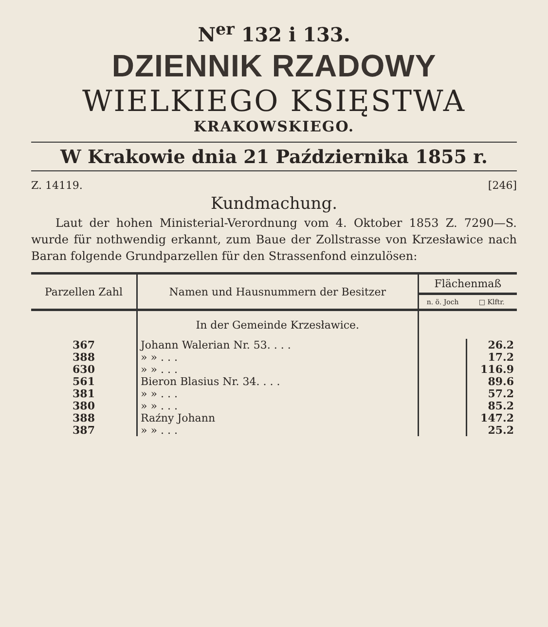N<sup>er</sup> 132 i 133.
DZIENNIK RZADOWY
WIELKIEGO KSIĘSTWA
KRAKOWSKIEGO.
W Krakowie dnia 21 Października 1855 r.
Z. 14119. [246]
Kundmachung.
Laut der hohen Ministerial-Verordnung vom 4. Oktober 1853 Z. 7290—S. wurde für nothwendig erkannt, zum Baue der Zollstrasse von Krzesławice nach Baran folgende Grundparzellen für den Strassenfond einzulösen:
| Parzellen Zahl | Namen und Hausnummern der Besitzer | Flächenmaß | |
| --- | --- | --- | --- |
| | | n. ö. Joch | □ Klftr. |
| | In der Gemeinde Krzesławice. | | |
| 367 | Johann Walerian Nr. 53. . . . | | 26.2 |
| 388 | » » . . . | | 17.2 |
| 630 | » » . . . | | 116.9 |
| 561 | Bieron Blasius Nr. 34. . . . | | 89.6 |
| 381 | » » . . . | | 57.2 |
| 380 | » » . . . | | 85.2 |
| 388 | Raźny Johann | | 147.2 |
| 387 | » » . . . | | 25.2 |